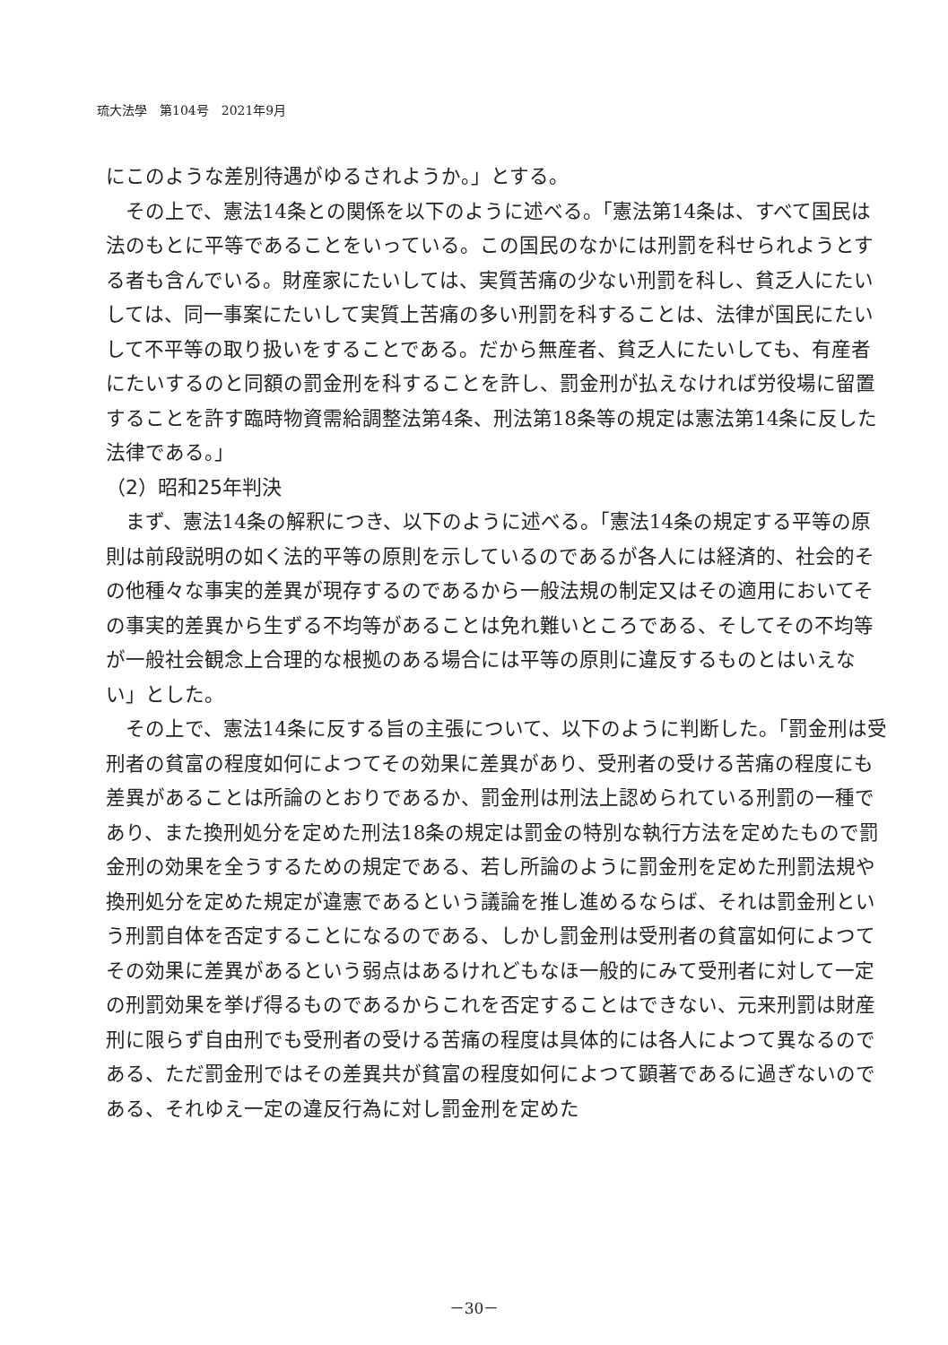琉大法學　第104号　2021年9月
にこのような差別待遇がゆるされようか。」とする。
その上で、憲法14条との関係を以下のように述べる。「憲法第14条は、すべて国民は法のもとに平等であることをいっている。この国民のなかには刑罰を科せられようとする者も含んでいる。財産家にたいしては、実質苦痛の少ない刑罰を科し、貧乏人にたいしては、同一事案にたいして実質上苦痛の多い刑罰を科することは、法律が国民にたいして不平等の取り扱いをすることである。だから無産者、貧乏人にたいしても、有産者にたいするのと同額の罰金刑を科することを許し、罰金刑が払えなければ労役場に留置することを許す臨時物資需給調整法第4条、刑法第18条等の規定は憲法第14条に反した法律である。」
（2）昭和25年判決
まず、憲法14条の解釈につき、以下のように述べる。「憲法14条の規定する平等の原則は前段説明の如く法的平等の原則を示しているのであるが各人には経済的、社会的その他種々な事実的差異が現存するのであるから一般法規の制定又はその適用においてその事実的差異から生ずる不均等があることは免れ難いところである、そしてその不均等が一般社会観念上合理的な根拠のある場合には平等の原則に違反するものとはいえない」とした。
その上で、憲法14条に反する旨の主張について、以下のように判断した。「罰金刑は受刑者の貧富の程度如何によつてその効果に差異があり、受刑者の受ける苦痛の程度にも差異があることは所論のとおりであるか、罰金刑は刑法上認められている刑罰の一種であり、また換刑処分を定めた刑法18条の規定は罰金の特別な執行方法を定めたもので罰金刑の効果を全うするための規定である、若し所論のように罰金刑を定めた刑罰法規や換刑処分を定めた規定が違憲であるという議論を推し進めるならば、それは罰金刑という刑罰自体を否定することになるのである、しかし罰金刑は受刑者の貧富如何によつてその効果に差異があるという弱点はあるけれどもなほ一般的にみて受刑者に対して一定の刑罰効果を挙げ得るものであるからこれを否定することはできない、元来刑罰は財産刑に限らず自由刑でも受刑者の受ける苦痛の程度は具体的には各人によつて異なるのである、ただ罰金刑ではその差異共が貧富の程度如何によつて顕著であるに過ぎないのである、それゆえ一定の違反行為に対し罰金刑を定めた
－30－